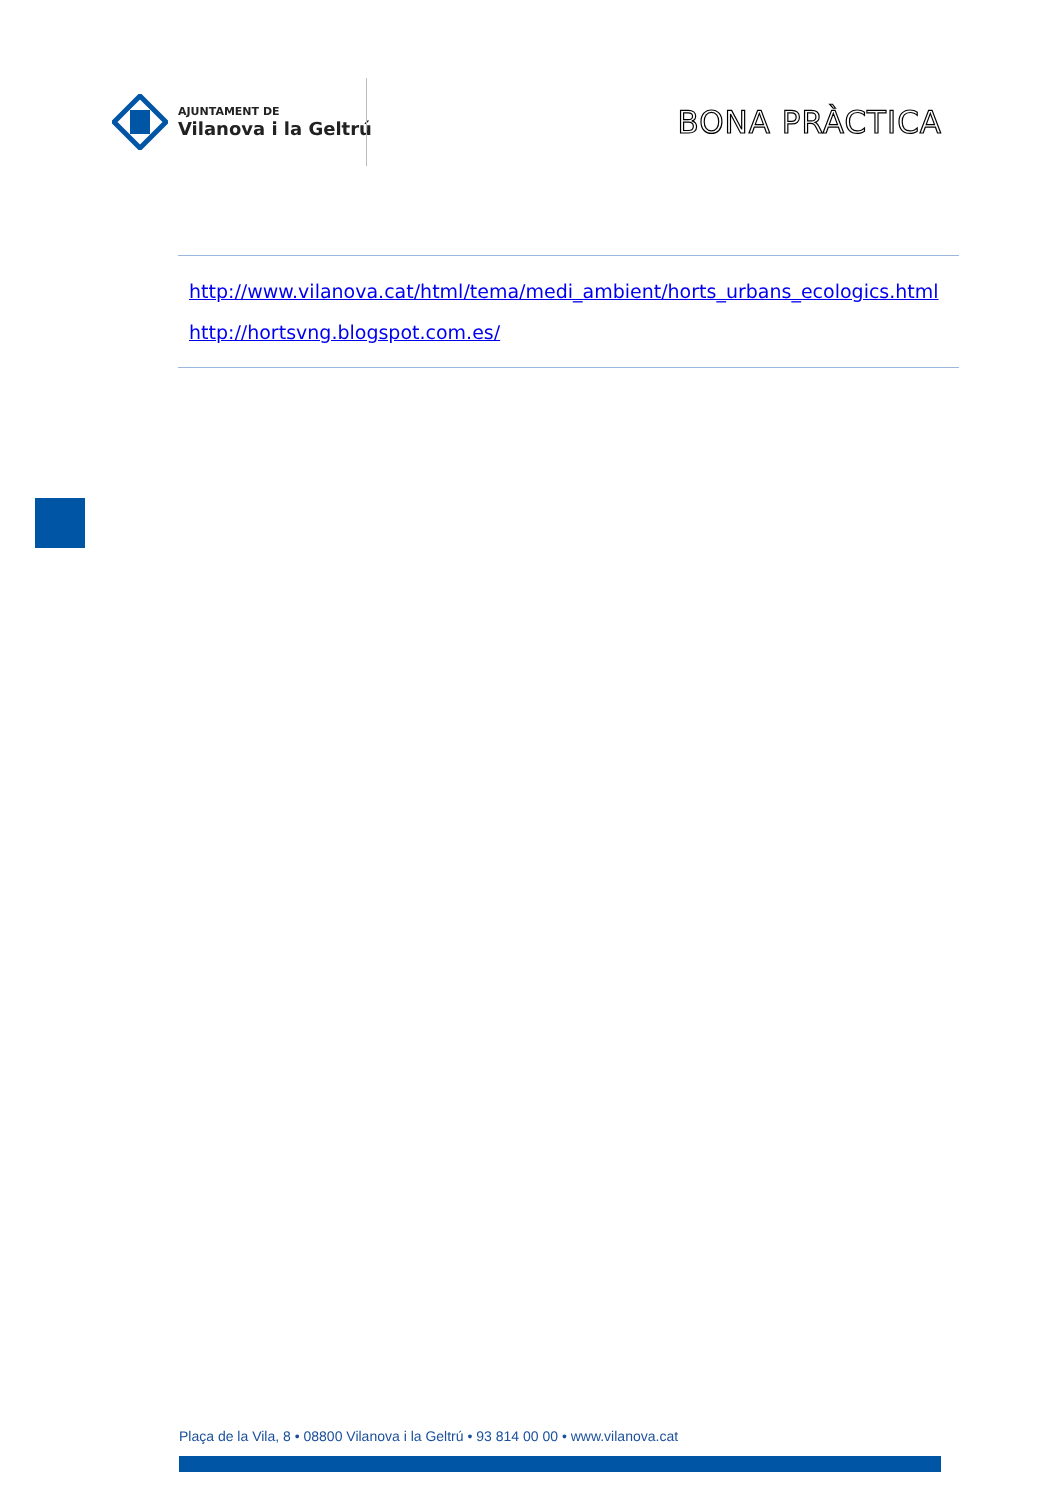AJUNTAMENT DE
Vilanova i la Geltrú
BONA PRÀCTICA
http://www.vilanova.cat/html/tema/medi_ambient/horts_urbans_ecologics.html
http://hortsvng.blogspot.com.es/
Plaça de la Vila, 8 • 08800 Vilanova i la Geltrú • 93 814 00 00 • www.vilanova.cat